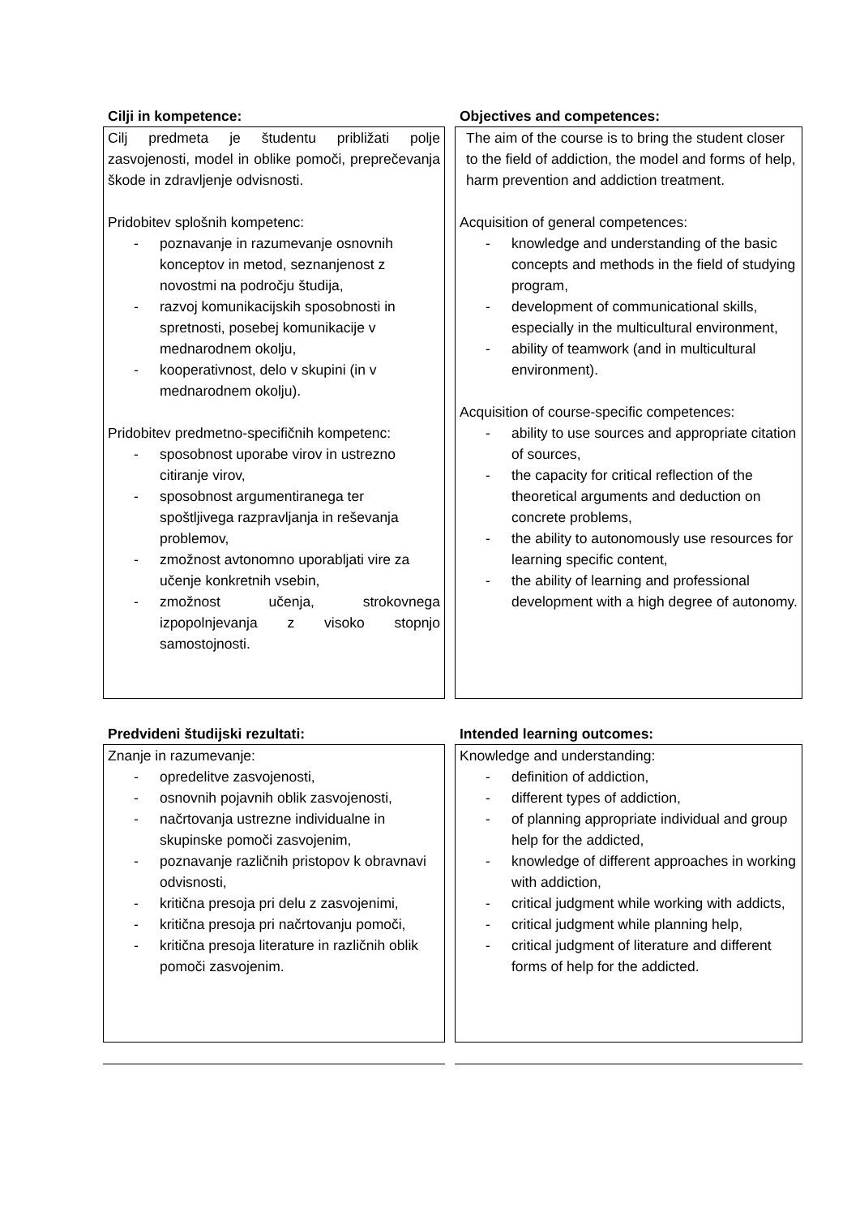Cilji in kompetence:
Cilj predmeta je študentu približati polje zasvojenosti, model in oblike pomoči, preprečevanja škode in zdravljenje odvisnosti.
Pridobitev splošnih kompetenc:
- poznavanje in razumevanje osnovnih konceptov in metod, seznanjenost z novostmi na področju študija,
- razvoj komunikacijskih sposobnosti in spretnosti, posebej komunikacije v mednarodnem okolju,
- kooperativnost, delo v skupini (in v mednarodnem okolju).
Pridobitev predmetno-specifičnih kompetenc:
- sposobnost uporabe virov in ustrezno citiranje virov,
- sposobnost argumentiranega ter spoštljivega razpravljanja in reševanja problemov,
- zmožnost avtonomno uporabljati vire za učenje konkretnih vsebin,
- zmožnost učenja, strokovnega izpopolnjevanja z visoko stopnjo samostojnosti.
Objectives and competences:
The aim of the course is to bring the student closer to the field of addiction, the model and forms of help, harm prevention and addiction treatment.
Acquisition of general competences:
- knowledge and understanding of the basic concepts and methods in the field of studying program,
- development of communicational skills, especially in the multicultural environment,
- ability of teamwork (and in multicultural environment).
Acquisition of course-specific competences:
- ability to use sources and appropriate citation of sources,
- the capacity for critical reflection of the theoretical arguments and deduction on concrete problems,
- the ability to autonomously use resources for learning specific content,
- the ability of learning and professional development with a high degree of autonomy.
Predvideni študijski rezultati:
Znanje in razumevanje:
- opredelitve zasvojenosti,
- osnovnih pojavnih oblik zasvojenosti,
- načrtovanja ustrezne individualne in skupinske pomoči zasvojenim,
- poznavanje različnih pristopov k obravnavi odvisnosti,
- kritična presoja pri delu z zasvojenimi,
- kritična presoja pri načrtovanju pomoči,
- kritična presoja literature in različnih oblik pomoči zasvojenim.
Intended learning outcomes:
Knowledge and understanding:
- definition of addiction,
- different types of addiction,
- of planning appropriate individual and group help for the addicted,
- knowledge of different approaches in working with addiction,
- critical judgment while working with addicts,
- critical judgment while planning help,
- critical judgment of literature and different forms of help for the addicted.